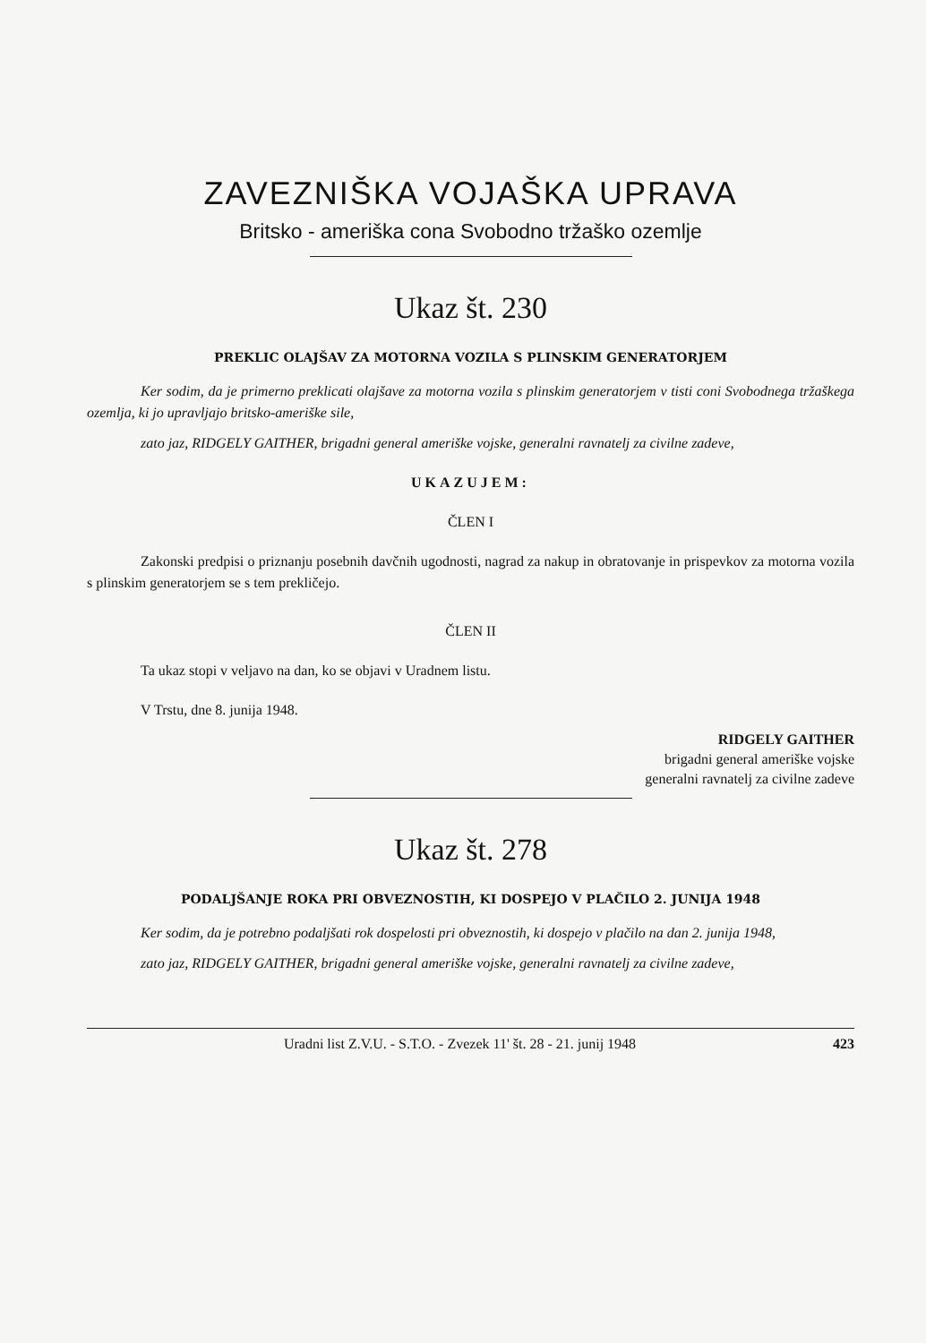ZAVEZNIŠKA VOJAŠKA UPRAVA
Britsko - ameriška cona Svobodno tržaško ozemlje
Ukaz št. 230
PREKLIC OLAJŠAV ZA MOTORNA VOZILA S PLINSKIM GENERATORJEM
Ker sodim, da je primerno preklicati olajšave za motorna vozila s plinskim generatorjem v tisti coni Svobodnega tržaškega ozemlja, ki jo upravljajo britsko-ameriške sile,
zato jaz, RIDGELY GAITHER, brigadni general ameriške vojske, generalni ravnatelj za civilne zadeve,
UKAZUJEM:
ČLEN I
Zakonski predpisi o priznanju posebnih davčnih ugodnosti, nagrad za nakup in obratovanje in prispevkov za motorna vozila s plinskim generatorjem se s tem prekličejo.
ČLEN II
Ta ukaz stopi v veljavo na dan, ko se objavi v Uradnem listu.
V Trstu, dne 8. junija 1948.
RIDGELY GAITHER
brigadni general ameriške vojske
generalni ravnatelj za civilne zadeve
Ukaz št. 278
PODALJŠANJE ROKA PRI OBVEZNOSTIH, KI DOSPEJO V PLAČILO 2. JUNIJA 1948
Ker sodim, da je potrebno podaljšati rok dospelosti pri obveznostih, ki dospejo v plačilo na dan 2. junija 1948,
zato jaz, RIDGELY GAITHER, brigadni general ameriške vojske, generalni ravnatelj za civilne zadeve,
Uradni list Z.V.U. - S.T.O. - Zvezek 11' št. 28 - 21. junij 1948 423